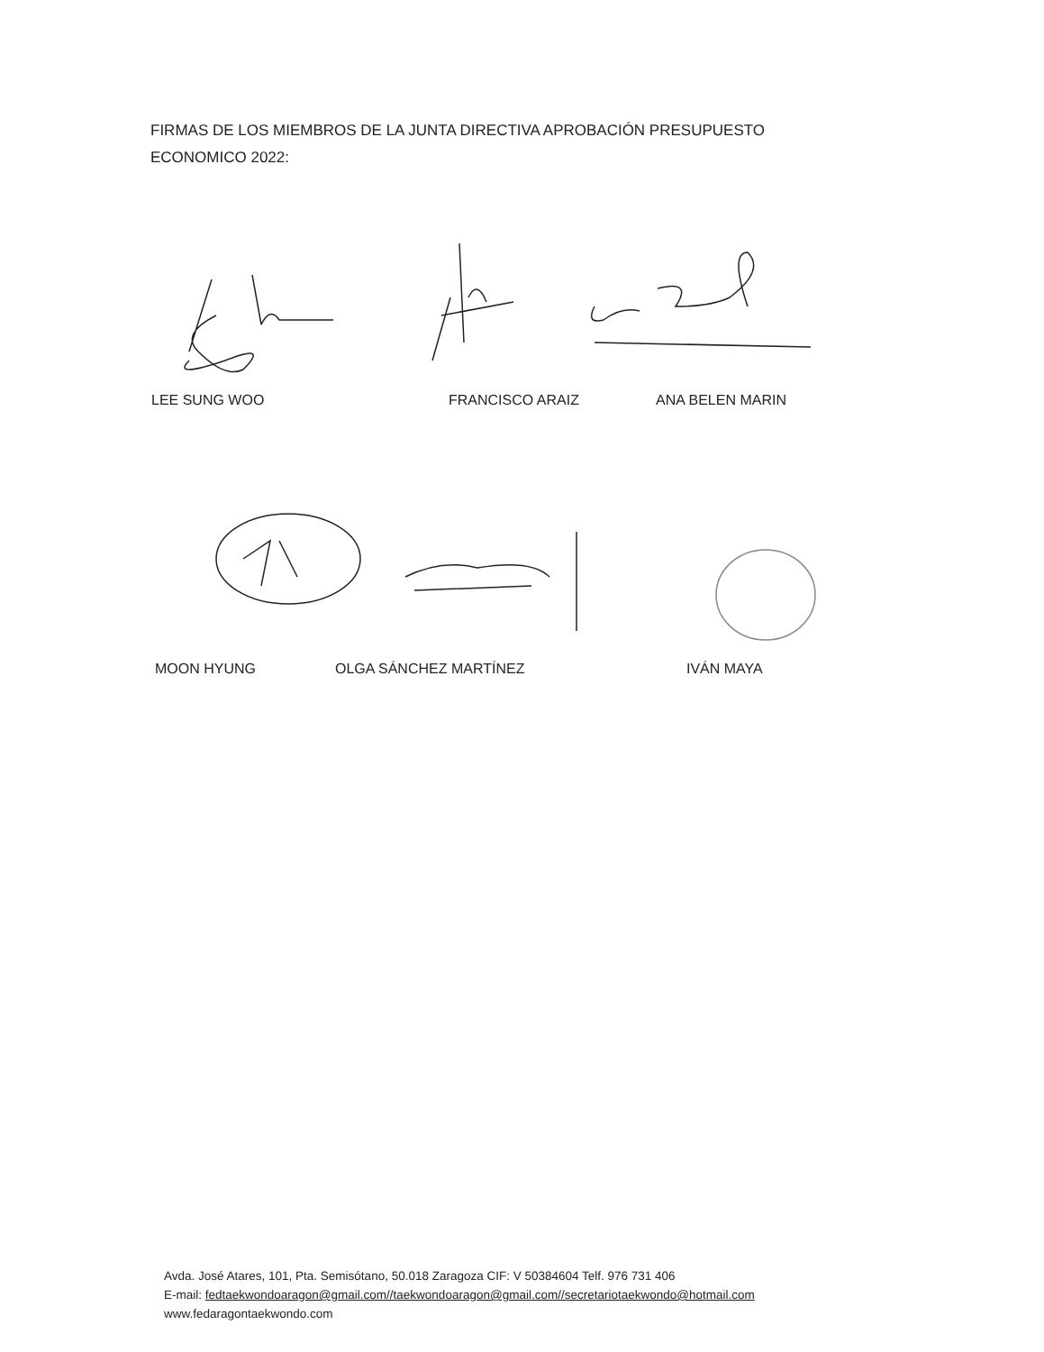FIRMAS DE LOS MIEMBROS DE LA JUNTA DIRECTIVA APROBACIÓN PRESUPUESTO
ECONOMICO 2022:
LEE SUNG WOO FRANCISCO ARAIZ ANA BELEN MARIN
MOON HYUNG OLGA SÁNCHEZ MARTÍNEZ IVÁN MAYA
Avda. José Atares, 101, Pta. Semisótano, 50.018 Zaragoza CIF: V 50384604 Telf. 976 731 406
E-mail: fedtaekwondoaragon@gmail.com//taekwondoaragon@gmail.com//secretariotaekwondo@hotmail.com
www.fedaragontaekwondo.com